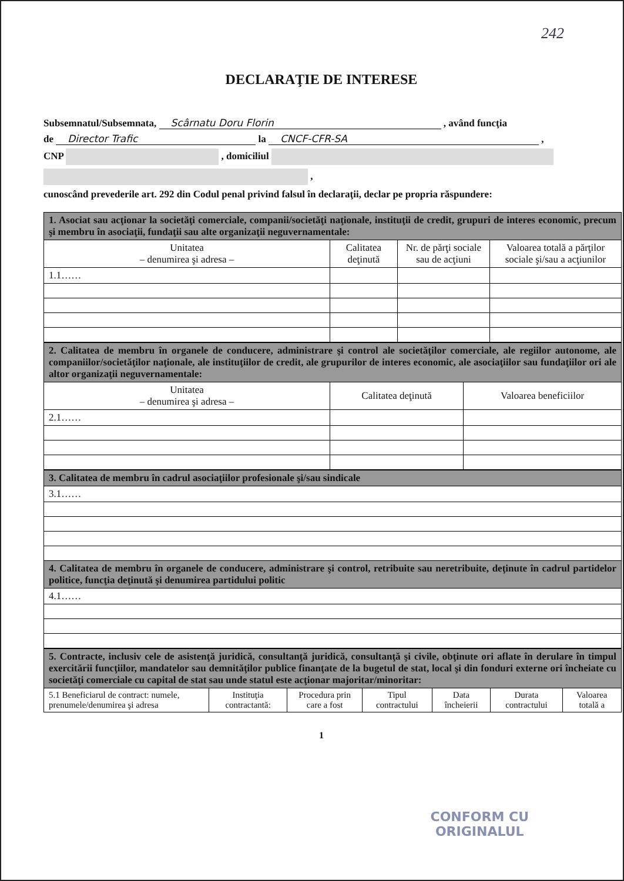242
DECLARAŢIE DE INTERESE
Subsemnatul/Subsemnata, Scârnatu Doru Florin , având funcţia
de Director Trafic la CNCF-CFR-SA ,
CNP , domiciliul
,
cunoscând prevederile art. 292 din Codul penal privind falsul în declaraţii, declar pe propria răspundere:
| 1. Asociat sau acţionar la societăţi comerciale, companii/societăţi naţionale, instituţii de credit, grupuri de interes economic, precum şi membru în asociaţii, fundaţii sau alte organizaţii neguvernamentale: | | | |
| Unitatea – denumirea şi adresa – | Calitatea deţinută | Nr. de părţi sociale sau de acţiuni | Valoarea totală a părţilor sociale şi/sau a acţiunilor |
| 1.1…… | | | |
| 2. Calitatea de membru în organele de conducere, administrare şi control ale societăţilor comerciale, ale regiilor autonome, ale companiilor/societăţilor naţionale, ale instituţiilor de credit, ale grupurilor de interes economic, ale asociaţiilor sau fundaţiilor ori ale altor organizaţii neguvernamentale: | | |
| Unitatea – denumirea şi adresa – | Calitatea deţinută | Valoarea beneficiilor |
| 2.1…… | | |
| 3. Calitatea de membru în cadrul asociaţiilor profesionale şi/sau sindicale |
| 3.1…… |
| 4. Calitatea de membru în organele de conducere, administrare şi control, retribuite sau neretribuite, deţinute în cadrul partidelor politice, funcţia deţinută şi denumirea partidului politic |
| 4.1…… |
| 5. Contracte, inclusiv cele de asistenţă juridică, consultanţă juridică, consultanţă şi civile, obţinute ori aflate în derulare în timpul exercitării funcţiilor, mandatelor sau demnităţilor publice finanţate de la bugetul de stat, local şi din fonduri externe ori încheiate cu societăţi comerciale cu capital de stat sau unde statul este acţionar majoritar/minoritar: | | | | | | |
| 5.1 Beneficiarul de contract: numele, prenumele/denumirea şi adresa | Instituţia contractantă: | Procedura prin care a fost | Tipul contractului | Data încheierii | Durata contractului | Valoarea totală a |
1
CONFORM CU
ORIGINALUL